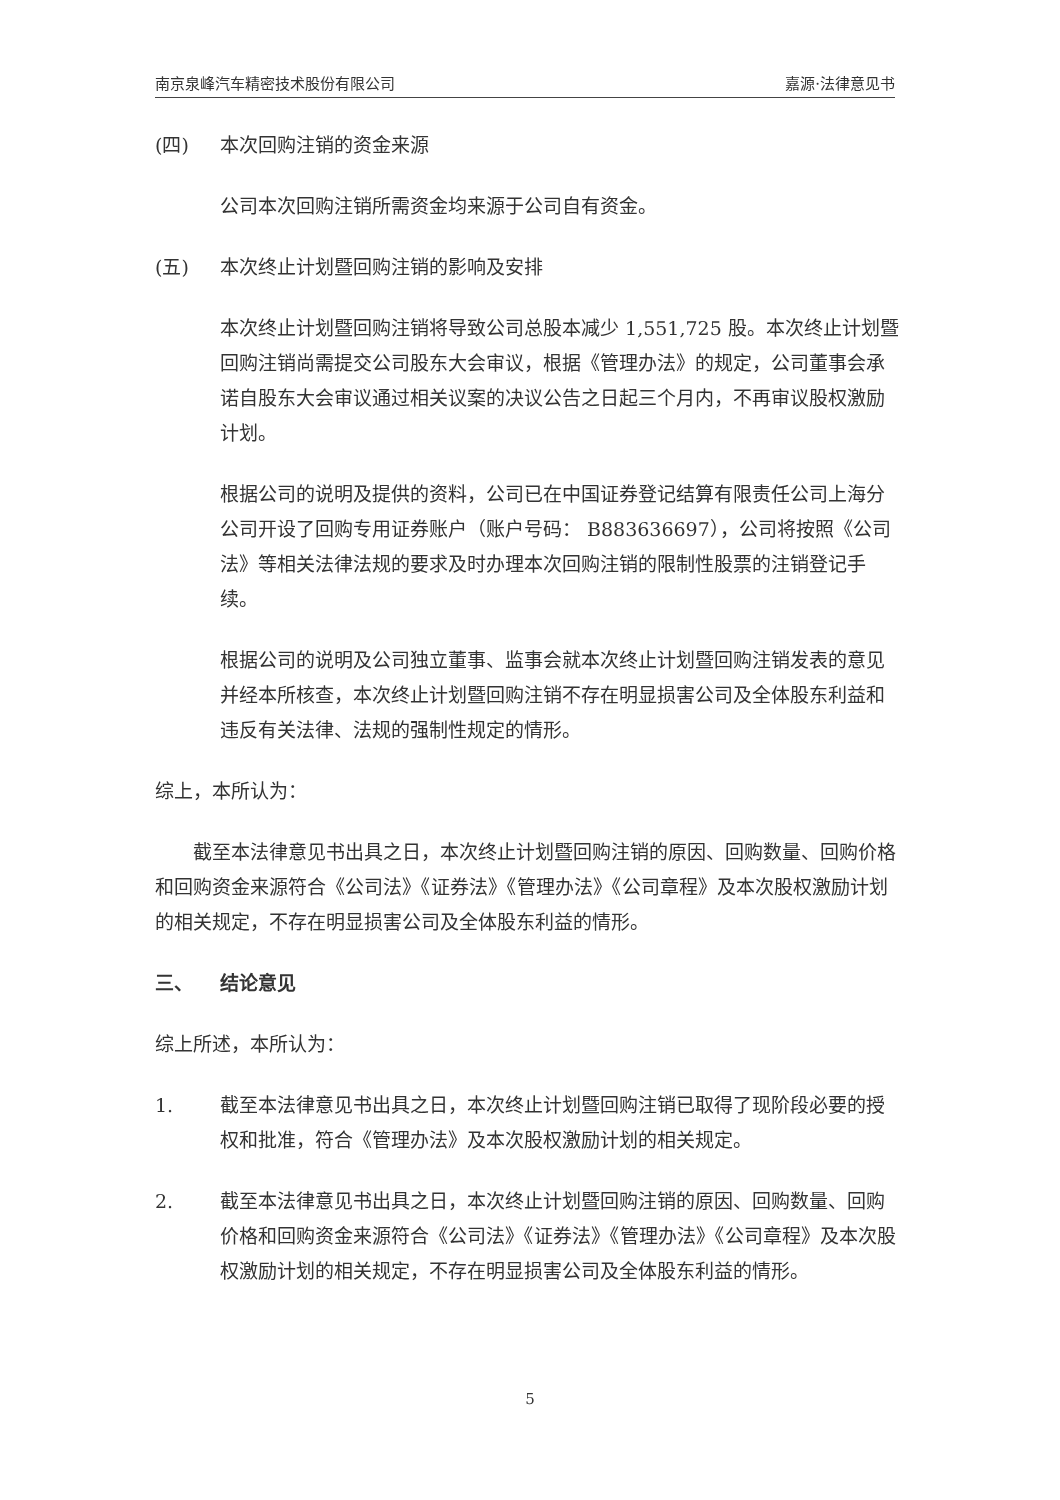南京泉峰汽车精密技术股份有限公司 嘉源·法律意见书
(四) 本次回购注销的资金来源
公司本次回购注销所需资金均来源于公司自有资金。
(五) 本次终止计划暨回购注销的影响及安排
本次终止计划暨回购注销将导致公司总股本减少 1,551,725 股。本次终止计划暨回购注销尚需提交公司股东大会审议，根据《管理办法》的规定，公司董事会承诺自股东大会审议通过相关议案的决议公告之日起三个月内，不再审议股权激励计划。
根据公司的说明及提供的资料，公司已在中国证券登记结算有限责任公司上海分公司开设了回购专用证券账户（账户号码： B883636697），公司将按照《公司法》等相关法律法规的要求及时办理本次回购注销的限制性股票的注销登记手续。
根据公司的说明及公司独立董事、监事会就本次终止计划暨回购注销发表的意见并经本所核查，本次终止计划暨回购注销不存在明显损害公司及全体股东利益和违反有关法律、法规的强制性规定的情形。
综上，本所认为：
截至本法律意见书出具之日，本次终止计划暨回购注销的原因、回购数量、回购价格和回购资金来源符合《公司法》《证券法》《管理办法》《公司章程》及本次股权激励计划的相关规定，不存在明显损害公司及全体股东利益的情形。
三、 结论意见
综上所述，本所认为：
1. 截至本法律意见书出具之日，本次终止计划暨回购注销已取得了现阶段必要的授权和批准，符合《管理办法》及本次股权激励计划的相关规定。
2. 截至本法律意见书出具之日，本次终止计划暨回购注销的原因、回购数量、回购价格和回购资金来源符合《公司法》《证券法》《管理办法》《公司章程》及本次股权激励计划的相关规定，不存在明显损害公司及全体股东利益的情形。
5